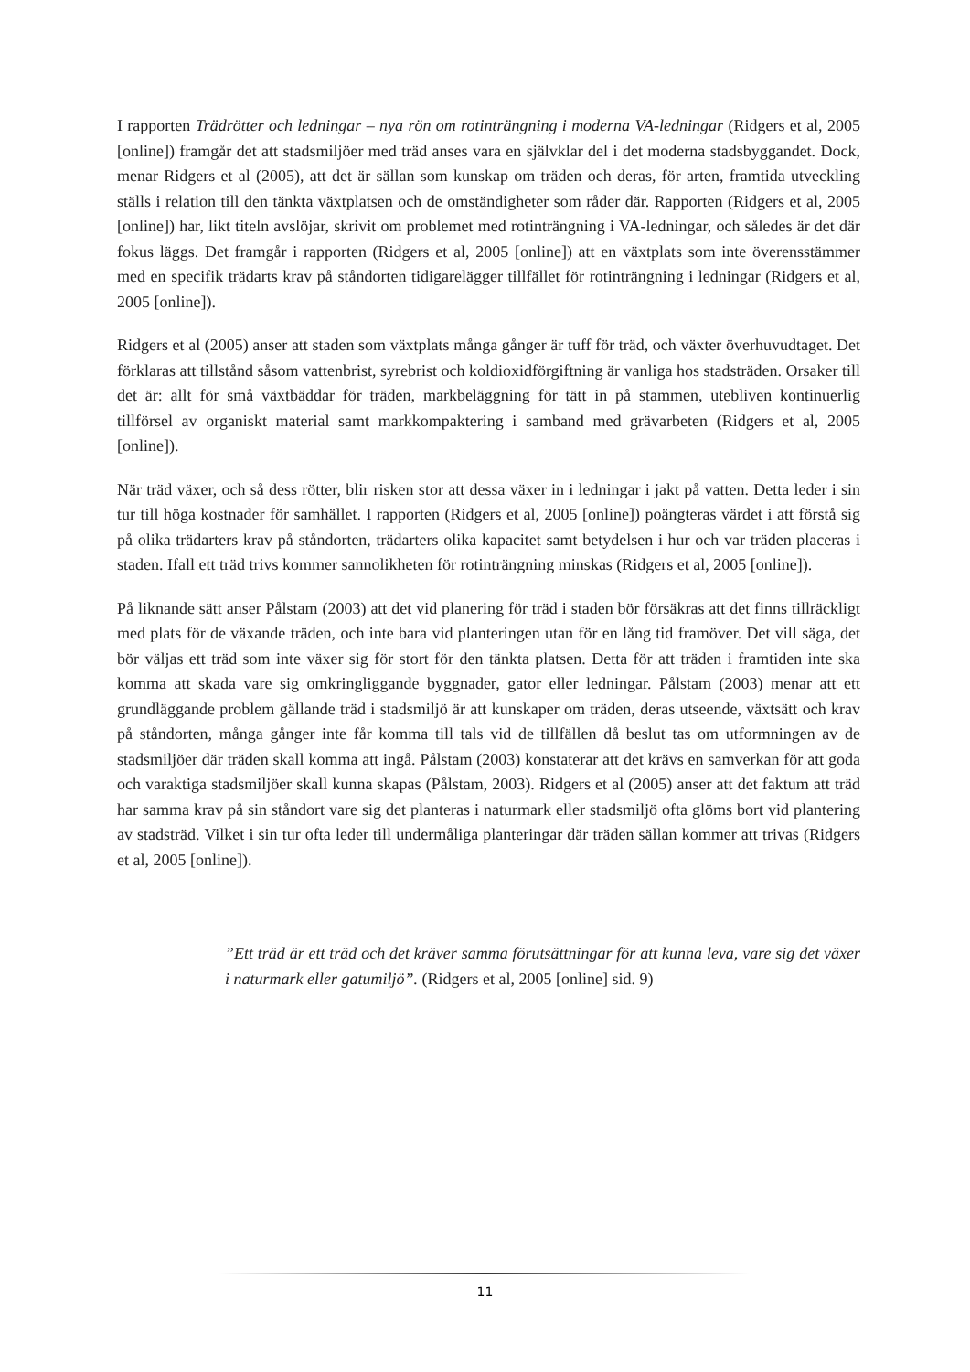I rapporten Trädrötter och ledningar – nya rön om rotinträngning i moderna VA-ledningar (Ridgers et al, 2005 [online]) framgår det att stadsmiljöer med träd anses vara en självklar del i det moderna stadsbyggandet. Dock, menar Ridgers et al (2005), att det är sällan som kunskap om träden och deras, för arten, framtida utveckling ställs i relation till den tänkta växtplatsen och de omständigheter som råder där. Rapporten (Ridgers et al, 2005 [online]) har, likt titeln avslöjar, skrivit om problemet med rotinträngning i VA-ledningar, och således är det där fokus läggs. Det framgår i rapporten (Ridgers et al, 2005 [online]) att en växtplats som inte överensstämmer med en specifik trädarts krav på ståndorten tidigarelägger tillfället för rotinträngning i ledningar (Ridgers et al, 2005 [online]).
Ridgers et al (2005) anser att staden som växtplats många gånger är tuff för träd, och växter överhuvudtaget. Det förklaras att tillstånd såsom vattenbrist, syrebrist och koldioxidförgiftning är vanliga hos stadsträden. Orsaker till det är: allt för små växtbäddar för träden, markbeläggning för tätt in på stammen, utebliven kontinuerlig tillförsel av organiskt material samt markkompaktering i samband med grävarbeten (Ridgers et al, 2005 [online]).
När träd växer, och så dess rötter, blir risken stor att dessa växer in i ledningar i jakt på vatten. Detta leder i sin tur till höga kostnader för samhället. I rapporten (Ridgers et al, 2005 [online]) poängteras värdet i att förstå sig på olika trädarters krav på ståndorten, trädarters olika kapacitet samt betydelsen i hur och var träden placeras i staden. Ifall ett träd trivs kommer sannolikheten för rotinträngning minskas (Ridgers et al, 2005 [online]).
På liknande sätt anser Pålstam (2003) att det vid planering för träd i staden bör försäkras att det finns tillräckligt med plats för de växande träden, och inte bara vid planteringen utan för en lång tid framöver. Det vill säga, det bör väljas ett träd som inte växer sig för stort för den tänkta platsen. Detta för att träden i framtiden inte ska komma att skada vare sig omkringliggande byggnader, gator eller ledningar. Pålstam (2003) menar att ett grundläggande problem gällande träd i stadsmiljö är att kunskaper om träden, deras utseende, växtsätt och krav på ståndorten, många gånger inte får komma till tals vid de tillfällen då beslut tas om utformningen av de stadsmiljöer där träden skall komma att ingå. Pålstam (2003) konstaterar att det krävs en samverkan för att goda och varaktiga stadsmiljöer skall kunna skapas (Pålstam, 2003). Ridgers et al (2005) anser att det faktum att träd har samma krav på sin ståndort vare sig det planteras i naturmark eller stadsmiljö ofta glöms bort vid plantering av stadsträd. Vilket i sin tur ofta leder till undermåliga planteringar där träden sällan kommer att trivas (Ridgers et al, 2005 [online]).
”Ett träd är ett träd och det kräver samma förutsättningar för att kunna leva, vare sig det växer i naturmark eller gatumiljö”. (Ridgers et al, 2005 [online] sid. 9)
11